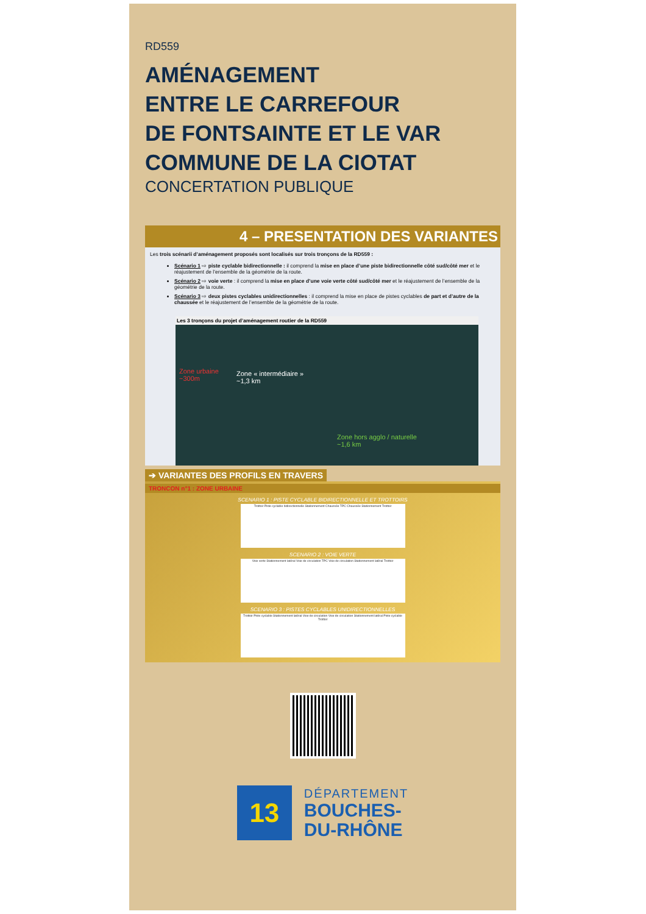RD559
AMÉNAGEMENT
ENTRE LE CARREFOUR
DE FONTSAINTE ET LE VAR
COMMUNE DE LA CIOTAT
CONCERTATION PUBLIQUE
4 – PRESENTATION DES VARIANTES
Les trois scénarii d’aménagement proposés sont localisés sur trois tronçons de la RD559 :
Scénario 1 ⇨ piste cyclable bidirectionnelle : il comprend la mise en place d’une piste bidirectionnelle côté sud/côté mer et le réajustement de l’ensemble de la géométrie de la route.
Scénario 2 ⇨ voie verte : il comprend la mise en place d’une voie verte côté sud/côté mer et le réajustement de l’ensemble de la géométrie de la route.
Scénario 3 ⇨ deux pistes cyclables unidirectionnelles : il comprend la mise en place de pistes cyclables de part et d’autre de la chaussée et le réajustement de l’ensemble de la géométrie de la route.
Les 3 tronçons du projet d’aménagement routier de la RD559
Zone urbaine
~300m
Zone « intermédiaire »
~1,3 km
Zone hors agglo / naturelle
~1,6 km
➔ VARIANTES DES PROFILS EN TRAVERS
TRONCON n°1 : ZONE URBAINE
SCENARIO 1 : PISTE CYCLABLE BIDIRECTIONNELLE ET TROTTOIRS
Trottoir Piste cyclable bidirectionnelle Stationnement Chaussée TPC Chaussée Stationnement Trottoir
SCENARIO 2 : VOIE VERTE
Voie verte Stationnement latéral Voie de circulation TPC Voie de circulation Stationnement latéral Trottoir
SCENARIO 3 : PISTES CYCLABLES UNIDIRECTIONNELLES
Trottoir Piste cyclable Stationnement latéral Voie de circulation Voie de circulation Stationnement latéral Piste cyclable Trottoir
13
DÉPARTEMENT
BOUCHES-
DU-RHÔNE